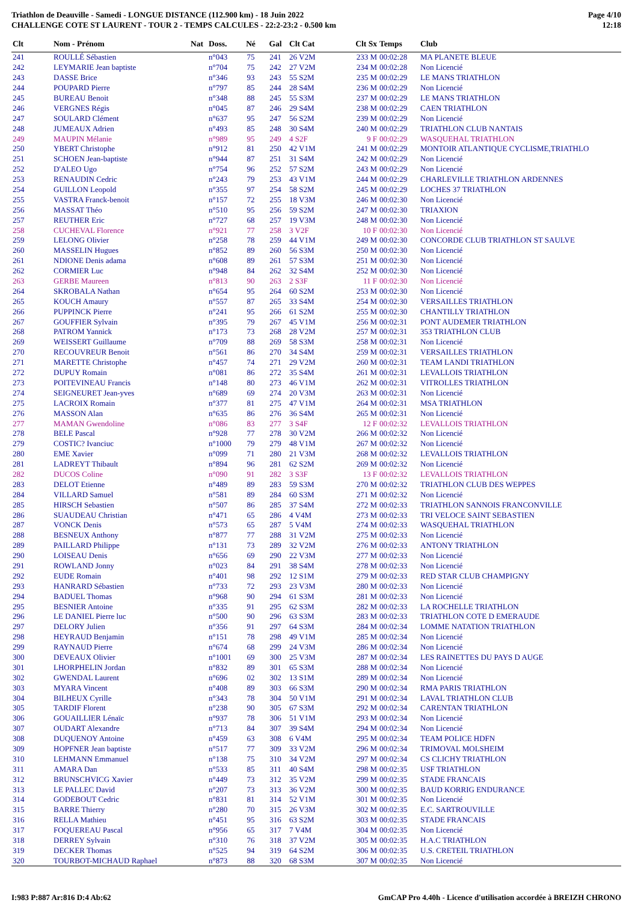Triathlon de Deauville - Samedi - LONGUE DISTANCE (112.900 km) - 18 Juin 2022
CHALLENGE COTE ST LAURENT - TOUR 2 - TEMPS CALCULES - 22:2-23:2 - 0.500 km
Page 4/10
12:18
| Clt | Nom - Prénom | Nat | Doss. | Né | Gal | Clt Cat | Clt Sx | Temps | Club |
| --- | --- | --- | --- | --- | --- | --- | --- | --- | --- |
| 241 | ROULLÉ Sébastien | | n°043 | 75 | 241 | 26 V2M | 233 M | 00:02:28 | MA PLANETE BLEUE |
| 242 | LEYMARIE Jean baptiste | | n°704 | 75 | 242 | 27 V2M | 234 M | 00:02:28 | Non Licencié |
| 243 | DASSE Brice | | n°346 | 93 | 243 | 55 S2M | 235 M | 00:02:29 | LE MANS TRIATHLON |
| 244 | POUPARD Pierre | | n°797 | 85 | 244 | 28 S4M | 236 M | 00:02:29 | Non Licencié |
| 245 | BUREAU Benoit | | n°348 | 88 | 245 | 55 S3M | 237 M | 00:02:29 | LE MANS TRIATHLON |
| 246 | VERGNES Régis | | n°045 | 87 | 246 | 29 S4M | 238 M | 00:02:29 | CAEN TRIATHLON |
| 247 | SOULARD Clément | | n°637 | 95 | 247 | 56 S2M | 239 M | 00:02:29 | Non Licencié |
| 248 | JUMEAUX Adrien | | n°493 | 85 | 248 | 30 S4M | 240 M | 00:02:29 | TRIATHLON CLUB NANTAIS |
| 249 | MAUPIN Mélanie | | n°989 | 95 | 249 | 4 S2F | 9 F | 00:02:29 | WASQUEHAL TRIATHLON |
| 250 | YBERT Christophe | | n°912 | 81 | 250 | 42 V1M | 241 M | 00:02:29 | MONTOIR ATLANTIQUE CYCLISME,TRIATHLO |
| 251 | SCHOEN Jean-baptiste | | n°944 | 87 | 251 | 31 S4M | 242 M | 00:02:29 | Non Licencié |
| 252 | D'ALEO Ugo | | n°754 | 96 | 252 | 57 S2M | 243 M | 00:02:29 | Non Licencié |
| 253 | RENAUDIN Cedric | | n°243 | 79 | 253 | 43 V1M | 244 M | 00:02:29 | CHARLEVILLE TRIATHLON ARDENNES |
| 254 | GUILLON Leopold | | n°355 | 97 | 254 | 58 S2M | 245 M | 00:02:29 | LOCHES 37 TRIATHLON |
| 255 | VASTRA Franck-benoit | | n°157 | 72 | 255 | 18 V3M | 246 M | 00:02:30 | Non Licencié |
| 256 | MASSAT Théo | | n°510 | 95 | 256 | 59 S2M | 247 M | 00:02:30 | TRIAXION |
| 257 | REUTHER Eric | | n°727 | 68 | 257 | 19 V3M | 248 M | 00:02:30 | Non Licencié |
| 258 | CUCHEVAL Florence | | n°921 | 77 | 258 | 3 V2F | 10 F | 00:02:30 | Non Licencié |
| 259 | LELONG Olivier | | n°258 | 78 | 259 | 44 V1M | 249 M | 00:02:30 | CONCORDE CLUB TRIATHLON ST SAULVE |
| 260 | MASSELIN Hugues | | n°852 | 89 | 260 | 56 S3M | 250 M | 00:02:30 | Non Licencié |
| 261 | NDIONE Denis adama | | n°608 | 89 | 261 | 57 S3M | 251 M | 00:02:30 | Non Licencié |
| 262 | CORMIER Luc | | n°948 | 84 | 262 | 32 S4M | 252 M | 00:02:30 | Non Licencié |
| 263 | GERBE Maureen | | n°813 | 90 | 263 | 2 S3F | 11 F | 00:02:30 | Non Licencié |
| 264 | SKROBALA Nathan | | n°654 | 95 | 264 | 60 S2M | 253 M | 00:02:30 | Non Licencié |
| 265 | KOUCH Amaury | | n°557 | 87 | 265 | 33 S4M | 254 M | 00:02:30 | VERSAILLES TRIATHLON |
| 266 | PUPPINCK Pierre | | n°241 | 95 | 266 | 61 S2M | 255 M | 00:02:30 | CHANTILLY TRIATHLON |
| 267 | GOUFFIER Sylvain | | n°395 | 79 | 267 | 45 V1M | 256 M | 00:02:31 | PONT AUDEMER TRIATHLON |
| 268 | PATROM Yannick | | n°173 | 73 | 268 | 28 V2M | 257 M | 00:02:31 | 353 TRIATHLON CLUB |
| 269 | WEISSERT Guillaume | | n°709 | 88 | 269 | 58 S3M | 258 M | 00:02:31 | Non Licencié |
| 270 | RECOUVREUR Benoit | | n°561 | 86 | 270 | 34 S4M | 259 M | 00:02:31 | VERSAILLES TRIATHLON |
| 271 | MARETTE Christophe | | n°457 | 74 | 271 | 29 V2M | 260 M | 00:02:31 | TEAM LANDI TRIATHLON |
| 272 | DUPUY Romain | | n°081 | 86 | 272 | 35 S4M | 261 M | 00:02:31 | LEVALLOIS TRIATHLON |
| 273 | POITEVINEAU Francis | | n°148 | 80 | 273 | 46 V1M | 262 M | 00:02:31 | VITROLLES TRIATHLON |
| 274 | SEIGNEURET Jean-yves | | n°689 | 69 | 274 | 20 V3M | 263 M | 00:02:31 | Non Licencié |
| 275 | LACROIX Romain | | n°377 | 81 | 275 | 47 V1M | 264 M | 00:02:31 | MSA TRIATHLON |
| 276 | MASSON Alan | | n°635 | 86 | 276 | 36 S4M | 265 M | 00:02:31 | Non Licencié |
| 277 | MAMAN Gwendoline | | n°086 | 83 | 277 | 3 S4F | 12 F | 00:02:32 | LEVALLOIS TRIATHLON |
| 278 | BELE Pascal | | n°928 | 77 | 278 | 30 V2M | 266 M | 00:02:32 | Non Licencié |
| 279 | COSTIC? Ivanciuc | | n°1000 | 79 | 279 | 48 V1M | 267 M | 00:02:32 | Non Licencié |
| 280 | EME Xavier | | n°099 | 71 | 280 | 21 V3M | 268 M | 00:02:32 | LEVALLOIS TRIATHLON |
| 281 | LADREYT Thibault | | n°894 | 96 | 281 | 62 S2M | 269 M | 00:02:32 | Non Licencié |
| 282 | DUCOS Coline | | n°090 | 91 | 282 | 3 S3F | 13 F | 00:02:32 | LEVALLOIS TRIATHLON |
| 283 | DELOT Etienne | | n°489 | 89 | 283 | 59 S3M | 270 M | 00:02:32 | TRIATHLON CLUB DES WEPPES |
| 284 | VILLARD Samuel | | n°581 | 89 | 284 | 60 S3M | 271 M | 00:02:32 | Non Licencié |
| 285 | HIRSCH Sebastien | | n°507 | 86 | 285 | 37 S4M | 272 M | 00:02:33 | TRIATHLON SANNOIS FRANCONVILLE |
| 286 | SUAUDEAU Christian | | n°471 | 65 | 286 | 4 V4M | 273 M | 00:02:33 | TRI VELOCE SAINT SEBASTIEN |
| 287 | VONCK Denis | | n°573 | 65 | 287 | 5 V4M | 274 M | 00:02:33 | WASQUEHAL TRIATHLON |
| 288 | BESNEUX Anthony | | n°877 | 77 | 288 | 31 V2M | 275 M | 00:02:33 | Non Licencié |
| 289 | PAILLARD Philippe | | n°131 | 73 | 289 | 32 V2M | 276 M | 00:02:33 | ANTONY TRIATHLON |
| 290 | LOISEAU Denis | | n°656 | 69 | 290 | 22 V3M | 277 M | 00:02:33 | Non Licencié |
| 291 | ROWLAND Jonny | | n°023 | 84 | 291 | 38 S4M | 278 M | 00:02:33 | Non Licencié |
| 292 | EUDE Romain | | n°401 | 98 | 292 | 12 S1M | 279 M | 00:02:33 | RED STAR CLUB CHAMPIGNY |
| 293 | HANRARD Sébastien | | n°733 | 72 | 293 | 23 V3M | 280 M | 00:02:33 | Non Licencié |
| 294 | BADUEL Thomas | | n°968 | 90 | 294 | 61 S3M | 281 M | 00:02:33 | Non Licencié |
| 295 | BESNIER Antoine | | n°335 | 91 | 295 | 62 S3M | 282 M | 00:02:33 | LA ROCHELLE TRIATHLON |
| 296 | LE DANIEL Pierre luc | | n°500 | 90 | 296 | 63 S3M | 283 M | 00:02:33 | TRIATHLON COTE D EMERAUDE |
| 297 | DELORY Julien | | n°356 | 91 | 297 | 64 S3M | 284 M | 00:02:34 | LOMME NATATION TRIATHLON |
| 298 | HEYRAUD Benjamin | | n°151 | 78 | 298 | 49 V1M | 285 M | 00:02:34 | Non Licencié |
| 299 | RAYNAUD Pierre | | n°674 | 68 | 299 | 24 V3M | 286 M | 00:02:34 | Non Licencié |
| 300 | DEVEAUX Olivier | | n°1001 | 69 | 300 | 25 V3M | 287 M | 00:02:34 | LES RAINETTES DU PAYS D AUGE |
| 301 | LHORPHELIN Jordan | | n°832 | 89 | 301 | 65 S3M | 288 M | 00:02:34 | Non Licencié |
| 302 | GWENDAL Laurent | | n°696 | 02 | 302 | 13 S1M | 289 M | 00:02:34 | Non Licencié |
| 303 | MYARA Vincent | | n°408 | 89 | 303 | 66 S3M | 290 M | 00:02:34 | RMA PARIS TRIATHLON |
| 304 | BILHEUX Cyrille | | n°343 | 78 | 304 | 50 V1M | 291 M | 00:02:34 | LAVAL TRIATHLON CLUB |
| 305 | TARDIF Florent | | n°238 | 90 | 305 | 67 S3M | 292 M | 00:02:34 | CARENTAN TRIATHLON |
| 306 | GOUAILLIER Lénaïc | | n°937 | 78 | 306 | 51 V1M | 293 M | 00:02:34 | Non Licencié |
| 307 | OUDART Alexandre | | n°713 | 84 | 307 | 39 S4M | 294 M | 00:02:34 | Non Licencié |
| 308 | DUQUENOY Antoine | | n°459 | 63 | 308 | 6 V4M | 295 M | 00:02:34 | TEAM POLICE HDFN |
| 309 | HOPFNER Jean baptiste | | n°517 | 77 | 309 | 33 V2M | 296 M | 00:02:34 | TRIMOVAL MOLSHEIM |
| 310 | LEHMANN Emmanuel | | n°138 | 75 | 310 | 34 V2M | 297 M | 00:02:34 | CS CLICHY TRIATHLON |
| 311 | AMARA Dan | | n°533 | 85 | 311 | 40 S4M | 298 M | 00:02:35 | USF TRIATHLON |
| 312 | BRUNSCHVICG Xavier | | n°449 | 73 | 312 | 35 V2M | 299 M | 00:02:35 | STADE FRANCAIS |
| 313 | LE PALLEC David | | n°207 | 73 | 313 | 36 V2M | 300 M | 00:02:35 | BAUD KORRIG ENDURANCE |
| 314 | GODEBOUT Cedric | | n°831 | 81 | 314 | 52 V1M | 301 M | 00:02:35 | Non Licencié |
| 315 | BARRE Thierry | | n°280 | 70 | 315 | 26 V3M | 302 M | 00:02:35 | E.C. SARTROUVILLE |
| 316 | RELLA Mathieu | | n°451 | 95 | 316 | 63 S2M | 303 M | 00:02:35 | STADE FRANCAIS |
| 317 | FOQUEREAU Pascal | | n°956 | 65 | 317 | 7 V4M | 304 M | 00:02:35 | Non Licencié |
| 318 | DERREY Sylvain | | n°310 | 76 | 318 | 37 V2M | 305 M | 00:02:35 | H.A.C TRIATHLON |
| 319 | DECKER Thomas | | n°525 | 94 | 319 | 64 S2M | 306 M | 00:02:35 | U.S. CRETEIL TRIATHLON |
| 320 | TOURBOT-MICHAUD Raphael | | n°873 | 88 | 320 | 68 S3M | 307 M | 00:02:35 | Non Licencié |
I:983 P:887 Ar:816 D:4 Ab:62 GmCAP Pro 4.40h - Licence d'utilisation accordée à BREIZH CHRONO